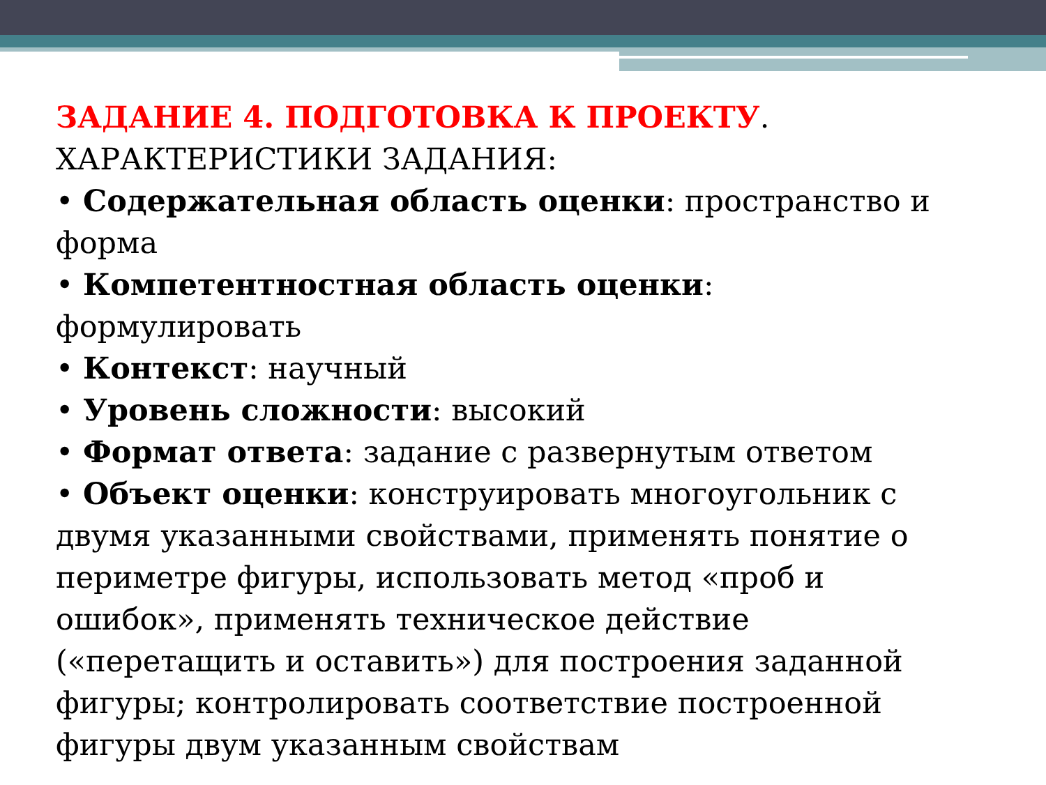ЗАДАНИЕ 4. ПОДГОТОВКА К ПРОЕКТУ. ХАРАКТЕРИСТИКИ ЗАДАНИЯ:
• Содержательная область оценки: пространство и форма
• Компетентностная область оценки: формулировать
• Контекст: научный
• Уровень сложности: высокий
• Формат ответа: задание с развернутым ответом
• Объект оценки: конструировать многоугольник с двумя указанными свойствами, применять понятие о периметре фигуры, использовать метод «проб и ошибок», применять техническое действие («перетащить и оставить») для построения заданной фигуры; контролировать соответствие построенной фигуры двум указанным свойствам